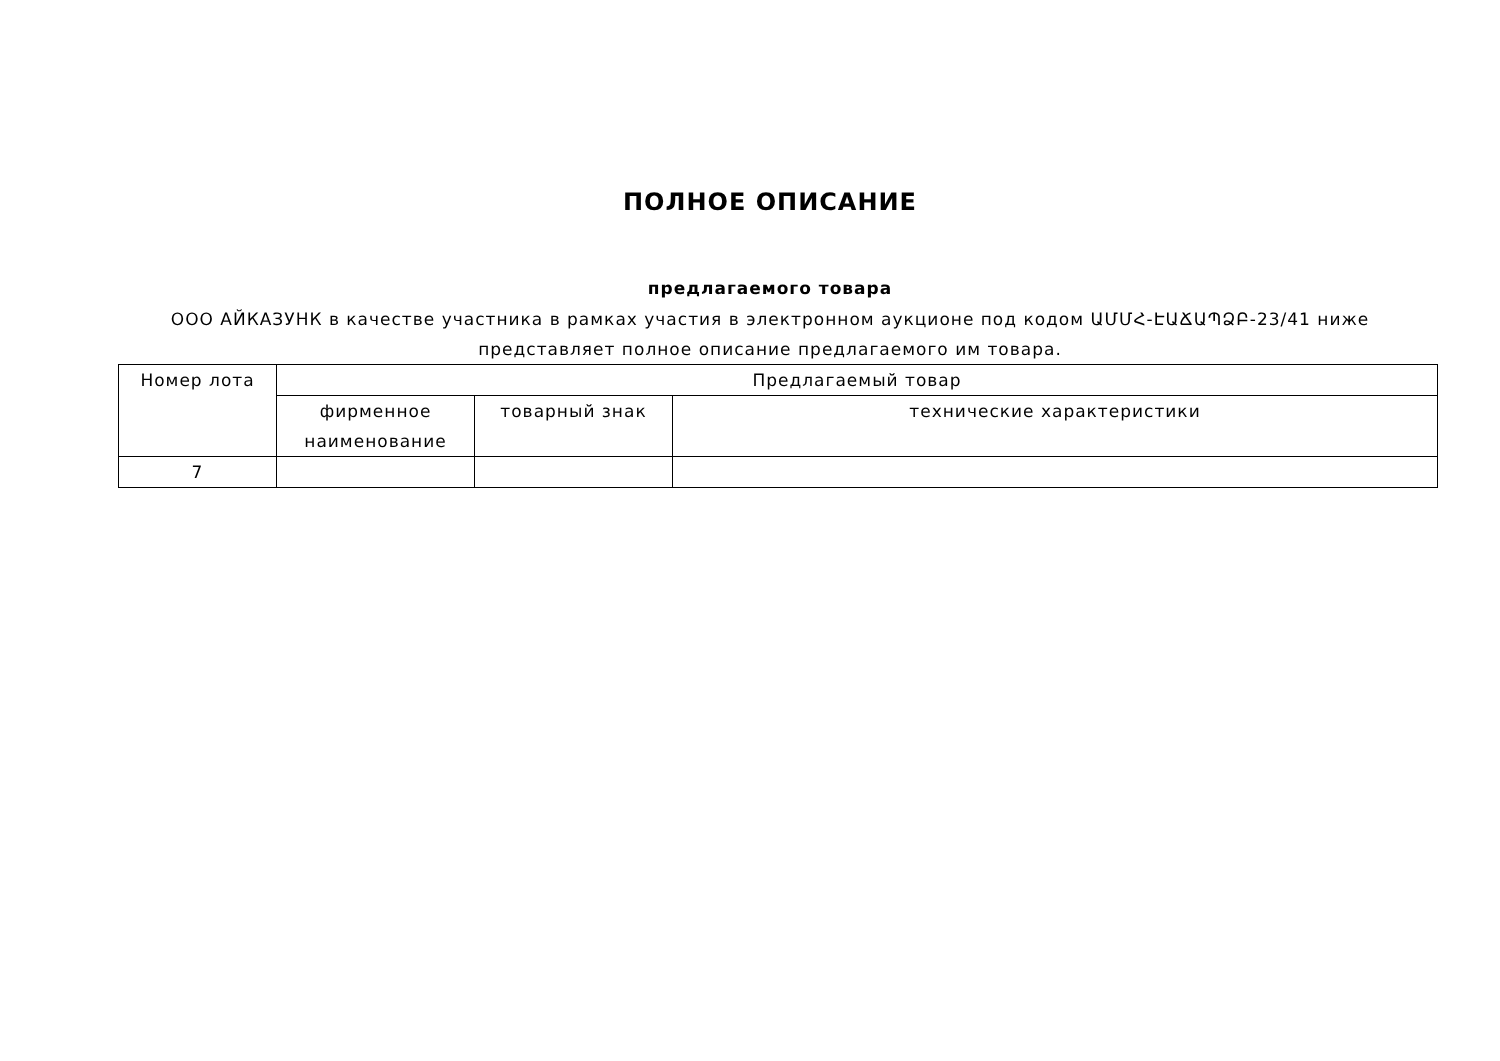ПОЛНОЕ ОПИСАНИЕ
предлагаемого товара
ООО АЙКАЗУНК в качестве участника в рамках участия в электронном аукционе под кодом ԱՄՄՀ-ԷԱՃԱՊՁԲ-23/41 ниже представляет полное описание предлагаемого им товара.
| Номер лота | Предлагаемый товар | | |
| --- | --- | --- | --- |
| | фирменное наименование | товарный знак | технические характеристики |
| 7 | | | |